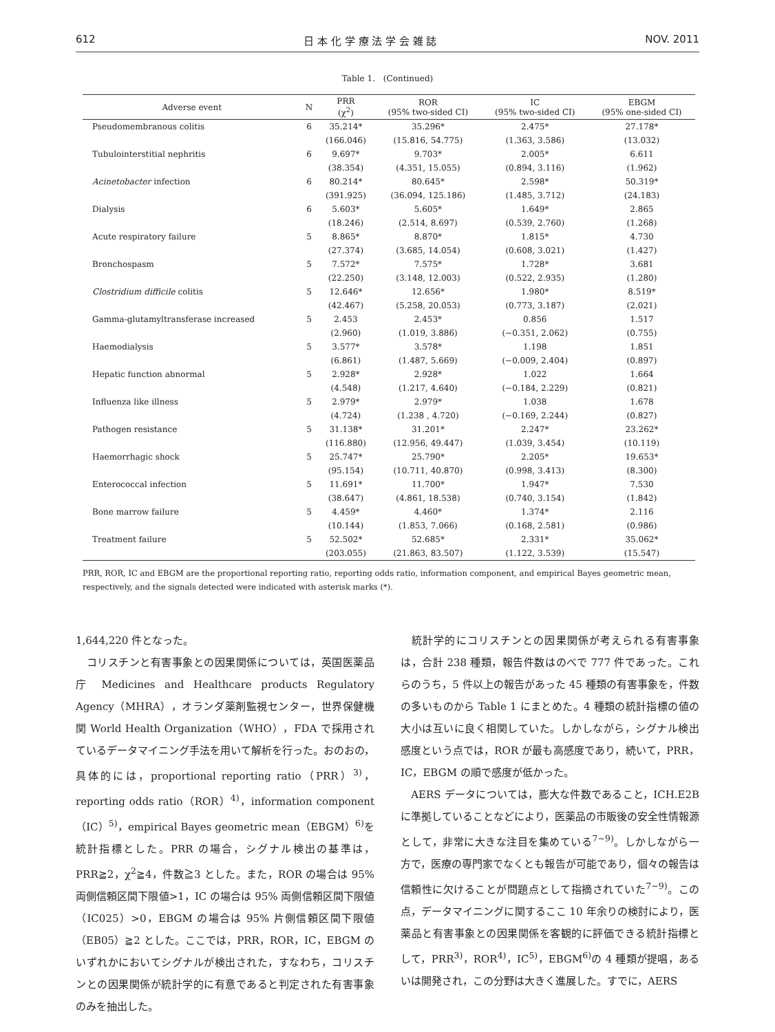612 日 本 化 学 療 法 学 会 雑 誌 NOV. 2011
Table 1.　(Continued)
| Adverse event | N | PRR (χ<sup>2</sup>) | ROR (95% two-sided CI) | IC (95% two-sided CI) | EBGM (95% one-sided CI) |
| --- | --- | --- | --- | --- | --- |
| Pseudomembranous colitis | 6 | 35.214* | 35.296* | 2.475* | 27.178* |
| | | (166.046) | (15.816, 54.775) | (1.363, 3.586) | (13.032) |
| Tubulointerstitial nephritis | 6 | 9.697* | 9.703* | 2.005* | 6.611 |
| | | (38.354) | (4.351, 15.055) | (0.894, 3.116) | (1.962) |
| Acinetobacter infection | 6 | 80.214* | 80.645* | 2.598* | 50.319* |
| | | (391.925) | (36.094, 125.186) | (1.485, 3.712) | (24.183) |
| Dialysis | 6 | 5.603* | 5.605* | 1.649* | 2.865 |
| | | (18.246) | (2.514, 8.697) | (0.539, 2.760) | (1.268) |
| Acute respiratory failure | 5 | 8.865* | 8.870* | 1.815* | 4.730 |
| | | (27.374) | (3.685, 14.054) | (0.608, 3.021) | (1.427) |
| Bronchospasm | 5 | 7.572* | 7.575* | 1.728* | 3.681 |
| | | (22.250) | (3.148, 12.003) | (0.522, 2.935) | (1.280) |
| Clostridium difficile colitis | 5 | 12.646* | 12.656* | 1.980* | 8.519* |
| | | (42.467) | (5.258, 20.053) | (0.773, 3.187) | (2.021) |
| Gamma-glutamyltransferase increased | 5 | 2.453 | 2.453* | 0.856 | 1.517 |
| | | (2.960) | (1.019, 3.886) | (−0.351, 2.062) | (0.755) |
| Haemodialysis | 5 | 3.577* | 3.578* | 1.198 | 1.851 |
| | | (6.861) | (1.487, 5.669) | (−0.009, 2.404) | (0.897) |
| Hepatic function abnormal | 5 | 2.928* | 2.928* | 1.022 | 1.664 |
| | | (4.548) | (1.217, 4.640) | (−0.184, 2.229) | (0.821) |
| Influenza like illness | 5 | 2.979* | 2.979* | 1.038 | 1.678 |
| | | (4.724) | (1.238 , 4.720) | (−0.169, 2.244) | (0.827) |
| Pathogen resistance | 5 | 31.138* | 31.201* | 2.247* | 23.262* |
| | | (116.880) | (12.956, 49.447) | (1.039, 3.454) | (10.119) |
| Haemorrhagic shock | 5 | 25.747* | 25.790* | 2.205* | 19.653* |
| | | (95.154) | (10.711, 40.870) | (0.998, 3.413) | (8.300) |
| Enterococcal infection | 5 | 11.691* | 11.700* | 1.947* | 7.530 |
| | | (38.647) | (4.861, 18.538) | (0.740, 3.154) | (1.842) |
| Bone marrow failure | 5 | 4.459* | 4.460* | 1.374* | 2.116 |
| | | (10.144) | (1.853, 7.066) | (0.168, 2.581) | (0.986) |
| Treatment failure | 5 | 52.502* | 52.685* | 2.331* | 35.062* |
| | | (203.055) | (21.863, 83.507) | (1.122, 3.539) | (15.547) |
PRR, ROR, IC and EBGM are the proportional reporting ratio, reporting odds ratio, information component, and empirical Bayes geometric mean, respectively, and the signals detected were indicated with asterisk marks (*).
1,644,220 件となった。
　コリスチンと有害事象との因果関係については，英国医薬品庁 Medicines and Healthcare products Regulatory Agency（MHRA），オランダ薬剤監視センター，世界保健機関 World Health Organization（WHO），FDA で採用されているデータマイニング手法を用いて解析を行った。おのおの，具体的には，proportional reporting ratio（PRR）<sup>3)</sup>，reporting odds ratio（ROR）<sup>4)</sup>，information component（IC）<sup>5)</sup>，empirical Bayes geometric mean（EBGM）<sup>6)</sup>を統計指標とした。PRR の場合，シグナル検出の基準は，PRR≧2，χ<sup>2</sup>≧4，件数≧3 とした。また，ROR の場合は 95% 両側信頼区間下限値>1，IC の場合は 95% 両側信頼区間下限値（IC025）>0，EBGM の場合は 95% 片側信頼区間下限値（EB05）≧2 とした。ここでは，PRR，ROR，IC，EBGM のいずれかにおいてシグナルが検出された，すなわち，コリスチンとの因果関係が統計学的に有意であると判定された有害事象のみを抽出した。
　統計学的にコリスチンとの因果関係が考えられる有害事象は，合計 238 種類，報告件数はのべで 777 件であった。これらのうち，5 件以上の報告があった 45 種類の有害事象を，件数の多いものから Table 1 にまとめた。4 種類の統計指標の値の大小は互いに良く相関していた。しかしながら，シグナル検出感度という点では，ROR が最も高感度であり，続いて，PRR，IC，EBGM の順で感度が低かった。
　AERS データについては，膨大な件数であること，ICH.E2B に準拠していることなどにより，医薬品の市販後の安全性情報源として，非常に大きな注目を集めている<sup>7~9)</sup>。しかしながら一方で，医療の専門家でなくとも報告が可能であり，個々の報告は信頼性に欠けることが問題点として指摘されていた<sup>7~9)</sup>。この点，データマイニングに関するここ 10 年余りの検討により，医薬品と有害事象との因果関係を客観的に評価できる統計指標として，PRR<sup>3)</sup>，ROR<sup>4)</sup>，IC<sup>5)</sup>，EBGM<sup>6)</sup>の 4 種類が提唱，あるいは開発され，この分野は大きく進展した。すでに，AERS